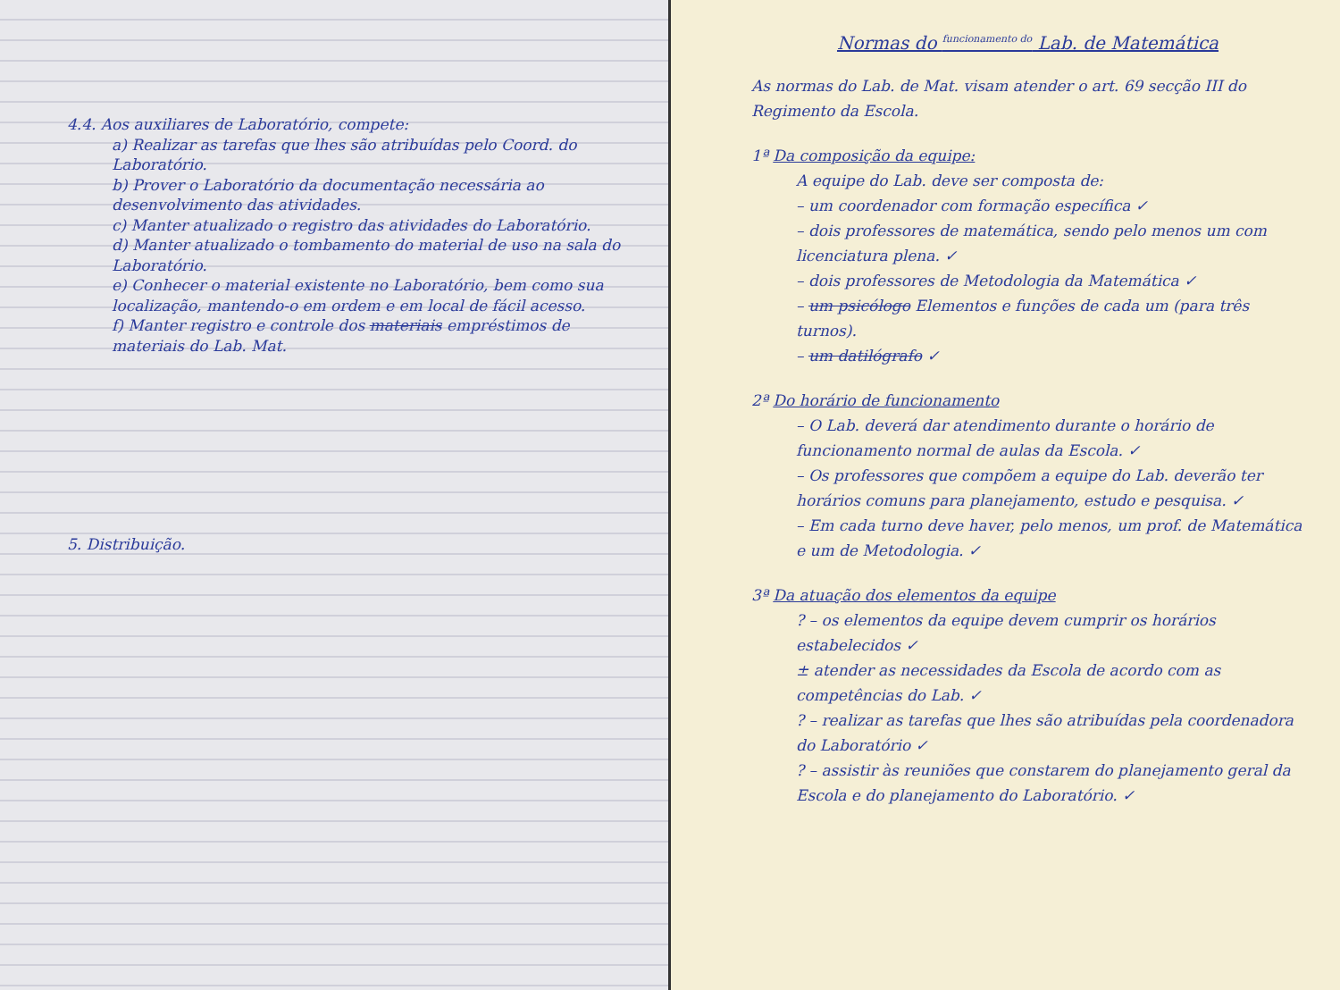4.4. Aos auxiliares de Laboratório, compete:
a) Realizar as tarefas que lhes são atribuídas pelo Coord. do Laboratório.
b) Prover o Laboratório da documentação necessária ao desenvolvimento das atividades.
c) Manter atualizado o registro das atividades do Laboratório.
d) Manter atualizado o tombamento do material de uso na sala do Laboratório.
e) Conhecer o material existente no Laboratório, bem como sua localização, mantendo-o em ordem e em local de fácil acesso.
f) Manter registro e controle dos materiais empréstimos de materiais do Lab. Mat.
5. Distribuição.
Normas do <sup>funcionamento do</sup> Lab. de Matemática
As normas do Lab. de Mat. visam atender o art. 69 secção III do Regimento da Escola.
1ª Da composição da equipe:
A equipe do Lab. deve ser composta de:
– um coordenador com formação específica ✓
– dois professores de matemática, sendo pelo menos um com licenciatura plena. ✓
– dois professores de Metodologia da Matemática ✓
– um psicólogo Elementos e funções de cada um (para três turnos).
– um datilógrafo ✓
2ª Do horário de funcionamento
– O Lab. deverá dar atendimento durante o horário de funcionamento normal de aulas da Escola. ✓
– Os professores que compõem a equipe do Lab. deverão ter horários comuns para planejamento, estudo e pesquisa. ✓
– Em cada turno deve haver, pelo menos, um prof. de Matemática e um de Metodologia. ✓
3ª Da atuação dos elementos da equipe
? – os elementos da equipe devem cumprir os horários estabelecidos ✓
± atender as necessidades da Escola de acordo com as competências do Lab. ✓
? – realizar as tarefas que lhes são atribuídas pela coordenadora do Laboratório ✓
? – assistir às reuniões que constarem do planejamento geral da Escola e do planejamento do Laboratório. ✓